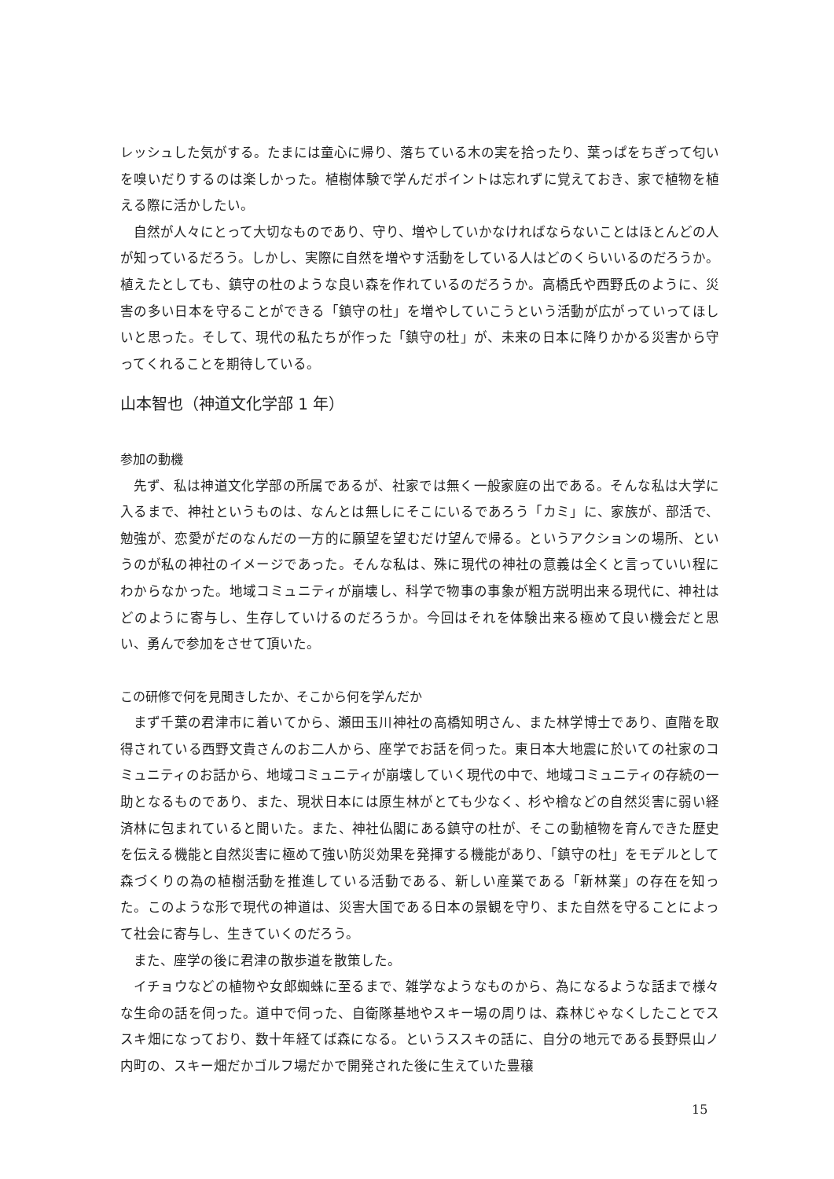レッシュした気がする。たまには童心に帰り、落ちている木の実を拾ったり、葉っぱをちぎって匂いを嗅いだりするのは楽しかった。植樹体験で学んだポイントは忘れずに覚えておき、家で植物を植える際に活かしたい。
自然が人々にとって大切なものであり、守り、増やしていかなければならないことはほとんどの人が知っているだろう。しかし、実際に自然を増やす活動をしている人はどのくらいいるのだろうか。植えたとしても、鎮守の杜のような良い森を作れているのだろうか。高橋氏や西野氏のように、災害の多い日本を守ることができる「鎮守の杜」を増やしていこうという活動が広がっていってほしいと思った。そして、現代の私たちが作った「鎮守の杜」が、未来の日本に降りかかる災害から守ってくれることを期待している。
山本智也（神道文化学部 1 年）
参加の動機
先ず、私は神道文化学部の所属であるが、社家では無く一般家庭の出である。そんな私は大学に入るまで、神社というものは、なんとは無しにそこにいるであろう「カミ」に、家族が、部活で、勉強が、恋愛がだのなんだの一方的に願望を望むだけ望んで帰る。というアクションの場所、というのが私の神社のイメージであった。そんな私は、殊に現代の神社の意義は全くと言っていい程にわからなかった。地域コミュニティが崩壊し、科学で物事の事象が粗方説明出来る現代に、神社はどのように寄与し、生存していけるのだろうか。今回はそれを体験出来る極めて良い機会だと思い、勇んで参加をさせて頂いた。
この研修で何を見聞きしたか、そこから何を学んだか
まず千葉の君津市に着いてから、瀬田玉川神社の高橋知明さん、また林学博士であり、直階を取得されている西野文貴さんのお二人から、座学でお話を伺った。東日本大地震に於いての社家のコミュニティのお話から、地域コミュニティが崩壊していく現代の中で、地域コミュニティの存続の一助となるものであり、また、現状日本には原生林がとても少なく、杉や檜などの自然災害に弱い経済林に包まれていると聞いた。また、神社仏閣にある鎮守の杜が、そこの動植物を育んできた歴史を伝える機能と自然災害に極めて強い防災効果を発揮する機能があり、「鎮守の杜」をモデルとして森づくりの為の植樹活動を推進している活動である、新しい産業である「新林業」の存在を知った。このような形で現代の神道は、災害大国である日本の景観を守り、また自然を守ることによって社会に寄与し、生きていくのだろう。
また、座学の後に君津の散歩道を散策した。
イチョウなどの植物や女郎蜘蛛に至るまで、雑学なようなものから、為になるような話まで様々な生命の話を伺った。道中で伺った、自衛隊基地やスキー場の周りは、森林じゃなくしたことでススキ畑になっており、数十年経てば森になる。というススキの話に、自分の地元である長野県山ノ内町の、スキー畑だかゴルフ場だかで開発された後に生えていた豊穣
15